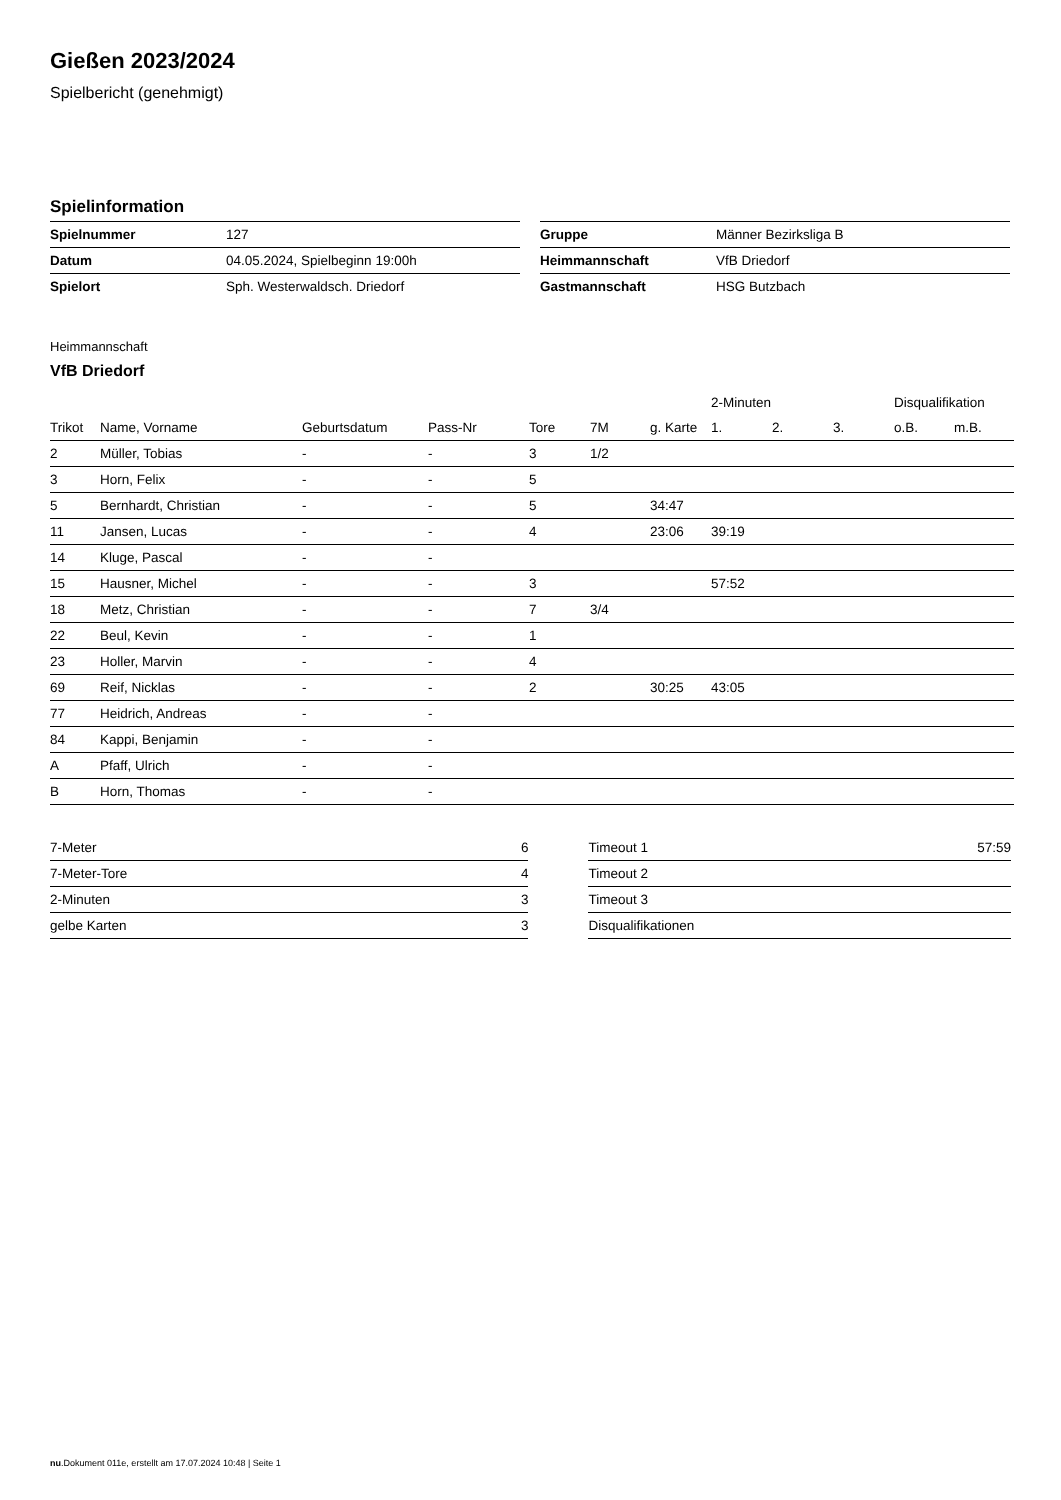Gießen 2023/2024
Spielbericht (genehmigt)
Spielinformation
| Spielnummer | 127 |
| Datum | 04.05.2024, Spielbeginn 19:00h |
| Spielort | Sph. Westerwaldsch. Driedorf |
| Gruppe | Männer Bezirksliga B |
| Heimmannschaft | VfB Driedorf |
| Gastmannschaft | HSG Butzbach |
Heimmannschaft
VfB Driedorf
| | | | | | | | 2-Minuten | | | Disqualifikation | |
| --- | --- | --- | --- | --- | --- | --- | --- | --- | --- | --- | --- |
| Trikot | Name, Vorname | Geburtsdatum | Pass-Nr | Tore | 7M | g. Karte | 1. | 2. | 3. | o.B. | m.B. |
| 2 | Müller, Tobias | - | - | 3 | 1/2 | | | | | | |
| 3 | Horn, Felix | - | - | 5 | | | | | | | |
| 5 | Bernhardt, Christian | - | - | 5 | | 34:47 | | | | | |
| 11 | Jansen, Lucas | - | - | 4 | | 23:06 | 39:19 | | | | |
| 14 | Kluge, Pascal | - | - | | | | | | | | |
| 15 | Hausner, Michel | - | - | 3 | | | 57:52 | | | | |
| 18 | Metz, Christian | - | - | 7 | 3/4 | | | | | | |
| 22 | Beul, Kevin | - | - | 1 | | | | | | | |
| 23 | Holler, Marvin | - | - | 4 | | | | | | | |
| 69 | Reif, Nicklas | - | - | 2 | | 30:25 | 43:05 | | | | |
| 77 | Heidrich, Andreas | - | - | | | | | | | | |
| 84 | Kappi, Benjamin | - | - | | | | | | | | |
| A | Pfaff, Ulrich | - | - | | | | | | | | |
| B | Horn, Thomas | - | - | | | | | | | | |
| 7-Meter | 6 |
| 7-Meter-Tore | 4 |
| 2-Minuten | 3 |
| gelbe Karten | 3 |
| Timeout 1 | 57:59 |
| Timeout 2 | |
| Timeout 3 | |
| Disqualifikationen | |
nu.Dokument 011e, erstellt am 17.07.2024 10:48 | Seite 1